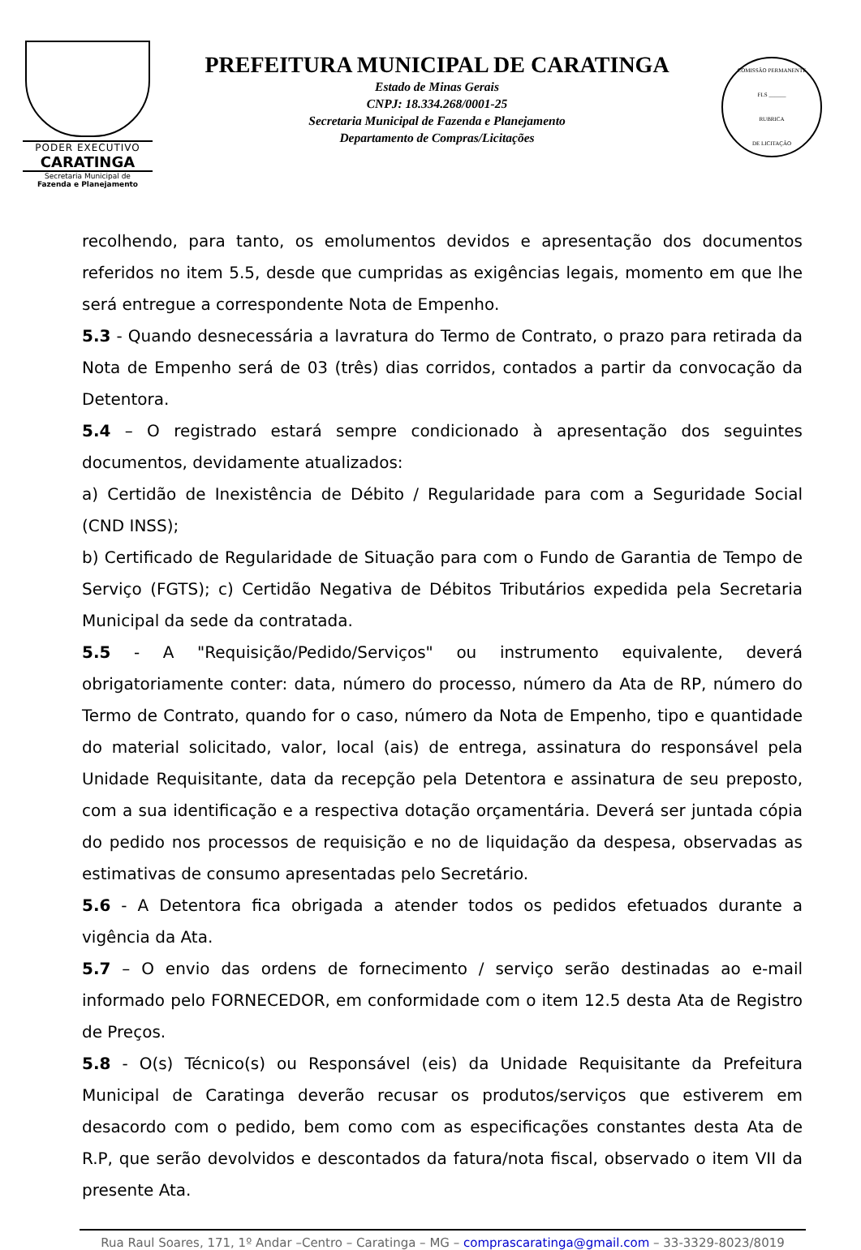PODER EXECUTIVO
CARATINGA
Secretaria Municipal de
Fazenda e Planejamento
PREFEITURA MUNICIPAL DE CARATINGA
Estado de Minas Gerais
CNPJ: 18.334.268/0001-25
Secretaria Municipal de Fazenda e Planejamento
Departamento de Compras/Licitações
COMISSÃO PERMANENTE
FLS ______
RUBRICA
DE LICITAÇÃO
recolhendo, para tanto, os emolumentos devidos e apresentação dos documentos referidos no item 5.5, desde que cumpridas as exigências legais, momento em que lhe será entregue a correspondente Nota de Empenho.
5.3 - Quando desnecessária a lavratura do Termo de Contrato, o prazo para retirada da Nota de Empenho será de 03 (três) dias corridos, contados a partir da convocação da Detentora.
5.4 – O registrado estará sempre condicionado à apresentação dos seguintes documentos, devidamente atualizados:
a) Certidão de Inexistência de Débito / Regularidade para com a Seguridade Social (CND INSS);
b) Certificado de Regularidade de Situação para com o Fundo de Garantia de Tempo de Serviço (FGTS); c) Certidão Negativa de Débitos Tributários expedida pela Secretaria Municipal da sede da contratada.
5.5 - A "Requisição/Pedido/Serviços" ou instrumento equivalente, deverá obrigatoriamente conter: data, número do processo, número da Ata de RP, número do Termo de Contrato, quando for o caso, número da Nota de Empenho, tipo e quantidade do material solicitado, valor, local (ais) de entrega, assinatura do responsável pela Unidade Requisitante, data da recepção pela Detentora e assinatura de seu preposto, com a sua identificação e a respectiva dotação orçamentária. Deverá ser juntada cópia do pedido nos processos de requisição e no de liquidação da despesa, observadas as estimativas de consumo apresentadas pelo Secretário.
5.6 - A Detentora fica obrigada a atender todos os pedidos efetuados durante a vigência da Ata.
5.7 – O envio das ordens de fornecimento / serviço serão destinadas ao e-mail informado pelo FORNECEDOR, em conformidade com o item 12.5 desta Ata de Registro de Preços.
5.8 - O(s) Técnico(s) ou Responsável (eis) da Unidade Requisitante da Prefeitura Municipal de Caratinga deverão recusar os produtos/serviços que estiverem em desacordo com o pedido, bem como com as especificações constantes desta Ata de R.P, que serão devolvidos e descontados da fatura/nota fiscal, observado o item VII da presente Ata.
Rua Raul Soares, 171, 1º Andar –Centro – Caratinga – MG – comprascaratinga@gmail.com – 33-3329-8023/8019